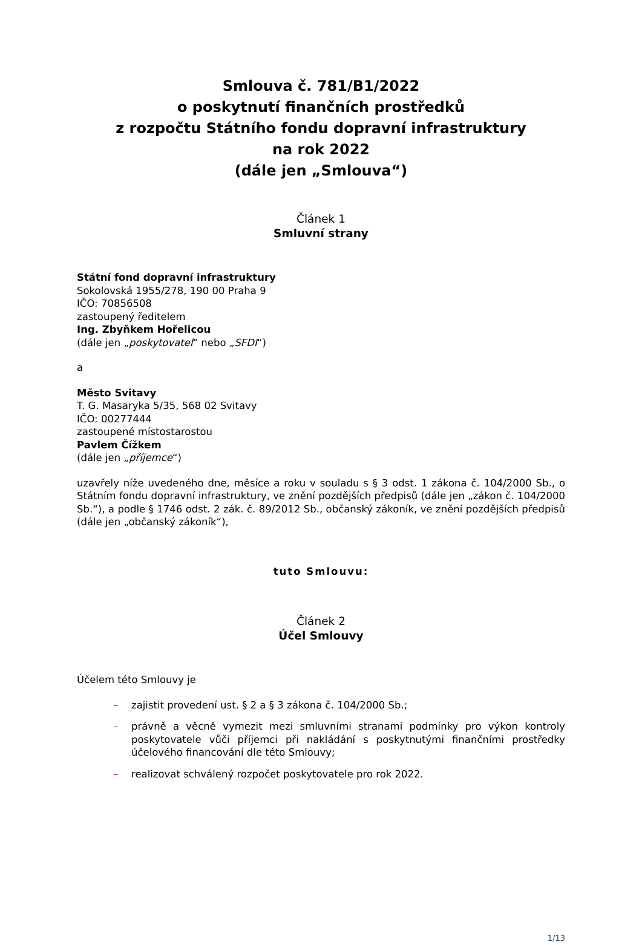Smlouva č. 781/B1/2022
o poskytnutí finančních prostředků
z rozpočtu Státního fondu dopravní infrastruktury
na rok 2022
(dále jen „Smlouva“)
Článek 1
Smluvní strany
Státní fond dopravní infrastruktury
Sokolovská 1955/278, 190 00 Praha 9
IČO: 70856508
zastoupený ředitelem
Ing. Zbyňkem Hořelicou
(dále jen „poskytovatel“ nebo „SFDI“)
a
Město Svitavy
T. G. Masaryka 5/35, 568 02 Svitavy
IČO: 00277444
zastoupené místostarostou
Pavlem Čížkem
(dále jen „příjemce“)
uzavřely níže uvedeného dne, měsíce a roku v souladu s § 3 odst. 1 zákona č. 104/2000 Sb., o Státním fondu dopravní infrastruktury, ve znění pozdějších předpisů (dále jen „zákon č. 104/2000 Sb.“), a podle § 1746 odst. 2 zák. č. 89/2012 Sb., občanský zákoník, ve znění pozdějších předpisů (dále jen „občanský zákoník“),
tuto Smlouvu:
Článek 2
Účel Smlouvy
Účelem této Smlouvy je
– zajistit provedení ust. § 2 a § 3 zákona č. 104/2000 Sb.;
– právně a věcně vymezit mezi smluvními stranami podmínky pro výkon kontroly poskytovatele vůči příjemci při nakládání s poskytnutými finančními prostředky účelového financování dle této Smlouvy;
– realizovat schválený rozpočet poskytovatele pro rok 2022.
1/13